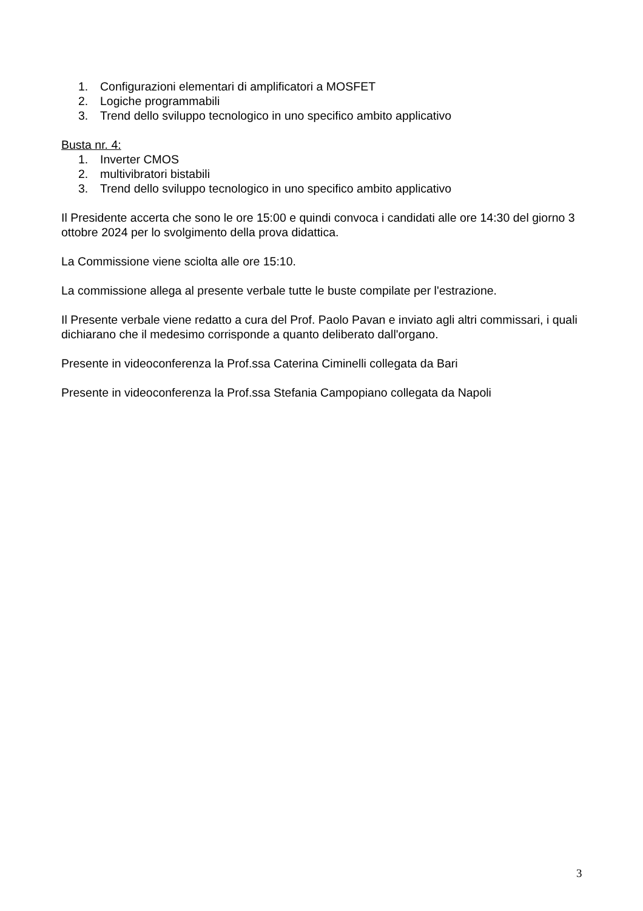1. Configurazioni elementari di amplificatori a MOSFET
2. Logiche programmabili
3. Trend dello sviluppo tecnologico in uno specifico ambito applicativo
Busta nr. 4:
1. Inverter CMOS
2. multivibratori bistabili
3. Trend dello sviluppo tecnologico in uno specifico ambito applicativo
Il Presidente accerta che sono le ore 15:00 e quindi convoca i candidati alle ore 14:30 del giorno 3 ottobre 2024 per lo svolgimento della prova didattica.
La Commissione viene sciolta alle ore 15:10.
La commissione allega al presente verbale tutte le buste compilate per l'estrazione.
Il Presente verbale viene redatto a cura del Prof. Paolo Pavan e inviato agli altri commissari, i quali dichiarano che il medesimo corrisponde a quanto deliberato dall'organo.
Presente in videoconferenza la Prof.ssa Caterina Ciminelli collegata da Bari
Presente in videoconferenza la Prof.ssa Stefania Campopiano collegata da Napoli
3